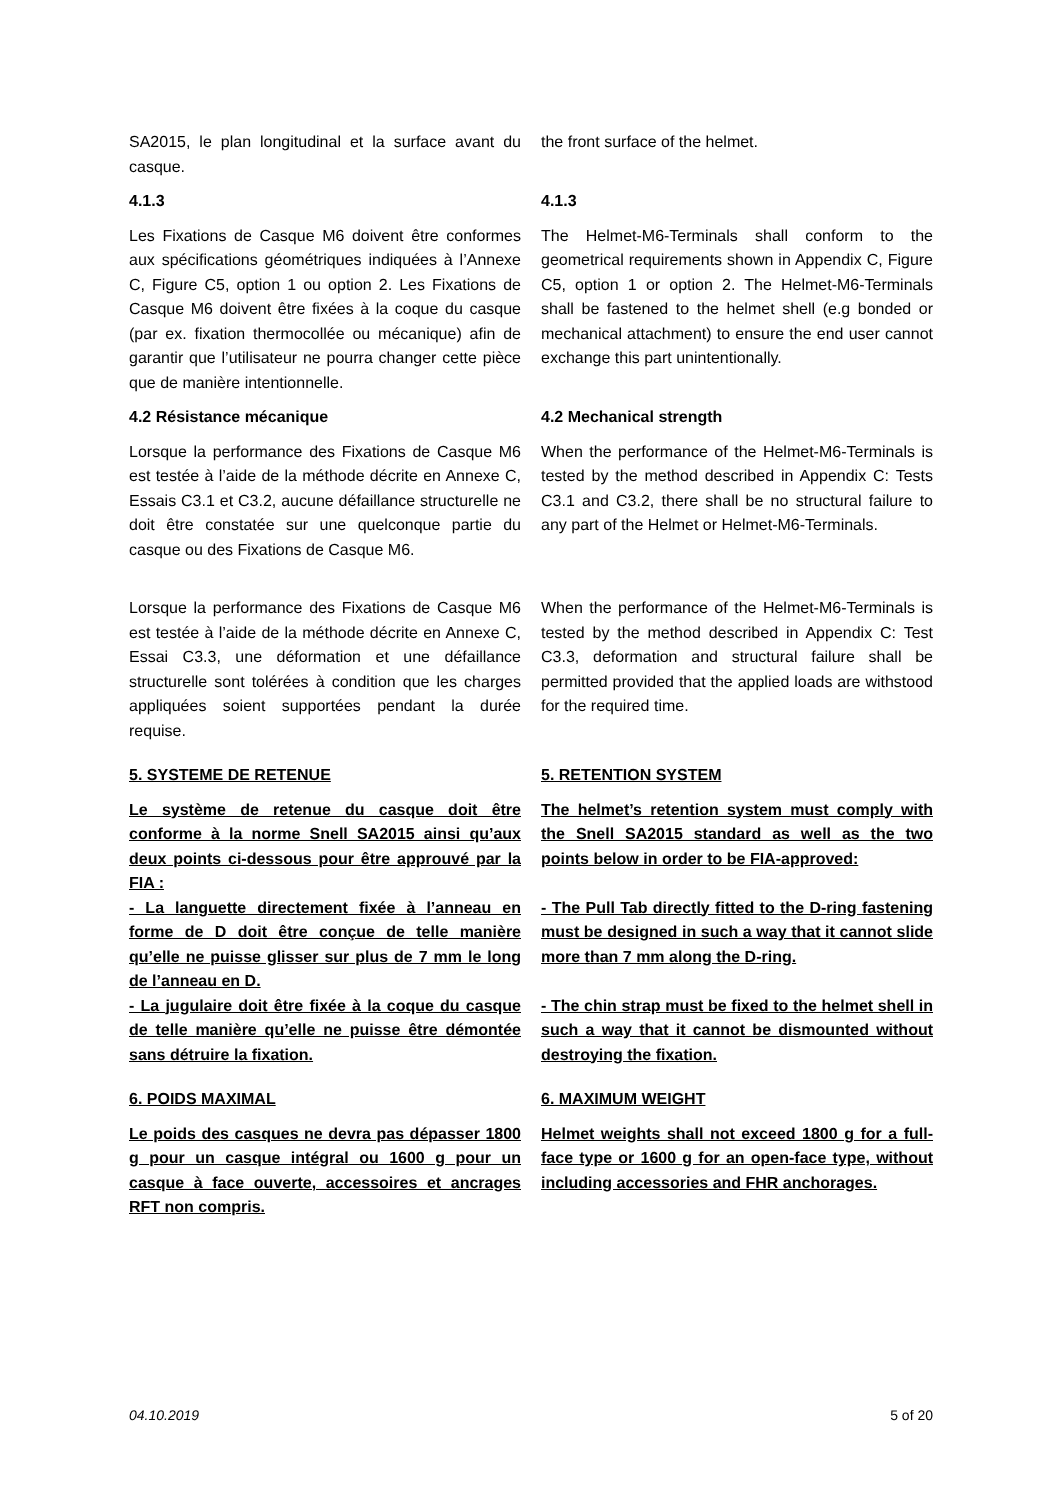SA2015, le plan longitudinal et la surface avant du casque.
the front surface of the helmet.
4.1.3 4.1.3
Les Fixations de Casque M6 doivent être conformes aux spécifications géométriques indiquées à l’Annexe C, Figure C5, option 1 ou option 2. Les Fixations de Casque M6 doivent être fixées à la coque du casque (par ex. fixation thermocollée ou mécanique) afin de garantir que l’utilisateur ne pourra changer cette pièce que de manière intentionnelle.
The Helmet-M6-Terminals shall conform to the geometrical requirements shown in Appendix C, Figure C5, option 1 or option 2. The Helmet-M6-Terminals shall be fastened to the helmet shell (e.g bonded or mechanical attachment) to ensure the end user cannot exchange this part unintentionally.
4.2 Résistance mécanique 4.2 Mechanical strength
Lorsque la performance des Fixations de Casque M6 est testée à l’aide de la méthode décrite en Annexe C, Essais C3.1 et C3.2, aucune défaillance structurelle ne doit être constatée sur une quelconque partie du casque ou des Fixations de Casque M6.
When the performance of the Helmet-M6-Terminals is tested by the method described in Appendix C: Tests C3.1 and C3.2, there shall be no structural failure to any part of the Helmet or Helmet-M6-Terminals.
Lorsque la performance des Fixations de Casque M6 est testée à l’aide de la méthode décrite en Annexe C, Essai C3.3, une déformation et une défaillance structurelle sont tolérées à condition que les charges appliquées soient supportées pendant la durée requise.
When the performance of the Helmet-M6-Terminals is tested by the method described in Appendix C: Test C3.3, deformation and structural failure shall be permitted provided that the applied loads are withstood for the required time.
5. SYSTEME DE RETENUE 5. RETENTION SYSTEM
Le système de retenue du casque doit être conforme à la norme Snell SA2015 ainsi qu’aux deux points ci-dessous pour être approuvé par la FIA :
The helmet’s retention system must comply with the Snell SA2015 standard as well as the two points below in order to be FIA-approved:
- La languette directement fixée à l’anneau en forme de D doit être conçue de telle manière qu’elle ne puisse glisser sur plus de 7 mm le long de l’anneau en D.
- The Pull Tab directly fitted to the D-ring fastening must be designed in such a way that it cannot slide more than 7 mm along the D-ring.
- La jugulaire doit être fixée à la coque du casque de telle manière qu’elle ne puisse être démontée sans détruire la fixation.
- The chin strap must be fixed to the helmet shell in such a way that it cannot be dismounted without destroying the fixation.
6. POIDS MAXIMAL 6. MAXIMUM WEIGHT
Le poids des casques ne devra pas dépasser 1800 g pour un casque intégral ou 1600 g pour un casque à face ouverte, accessoires et ancrages RFT non compris.
Helmet weights shall not exceed 1800 g for a full-face type or 1600 g for an open-face type, without including accessories and FHR anchorages.
04.10.2019 5 of 20